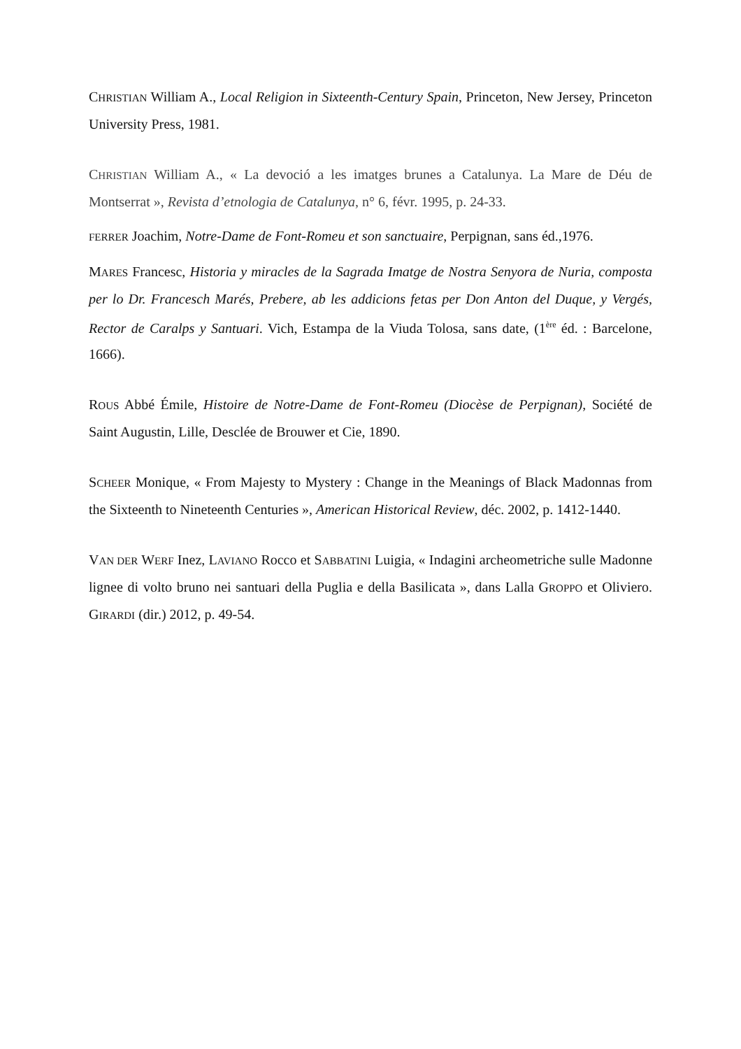CHRISTIAN William A., Local Religion in Sixteenth-Century Spain, Princeton, New Jersey, Princeton University Press, 1981.
CHRISTIAN William A., « La devoció a les imatges brunes a Catalunya. La Mare de Déu de Montserrat », Revista d’etnologia de Catalunya, n° 6, févr. 1995, p. 24-33.
FERRER Joachim, Notre-Dame de Font-Romeu et son sanctuaire, Perpignan, sans éd.,1976.
MARES Francesc, Historia y miracles de la Sagrada Imatge de Nostra Senyora de Nuria, composta per lo Dr. Francesch Marés, Prebere, ab les addicions fetas per Don Anton del Duque, y Vergés, Rector de Caralps y Santuari. Vich, Estampa de la Viuda Tolosa, sans date, (1<sup>ère</sup> éd. : Barcelone, 1666).
ROUS Abbé Émile, Histoire de Notre-Dame de Font-Romeu (Diocèse de Perpignan), Société de Saint Augustin, Lille, Desclée de Brouwer et Cie, 1890.
SCHEER Monique, « From Majesty to Mystery : Change in the Meanings of Black Madonnas from the Sixteenth to Nineteenth Centuries », American Historical Review, déc. 2002, p. 1412-1440.
VAN DER WERF Inez, LAVIANO Rocco et SABBATINI Luigia, « Indagini archeometriche sulle Madonne lignee di volto bruno nei santuari della Puglia e della Basilicata », dans Lalla GROPPO et Oliviero. GIRARDI (dir.) 2012, p. 49-54.